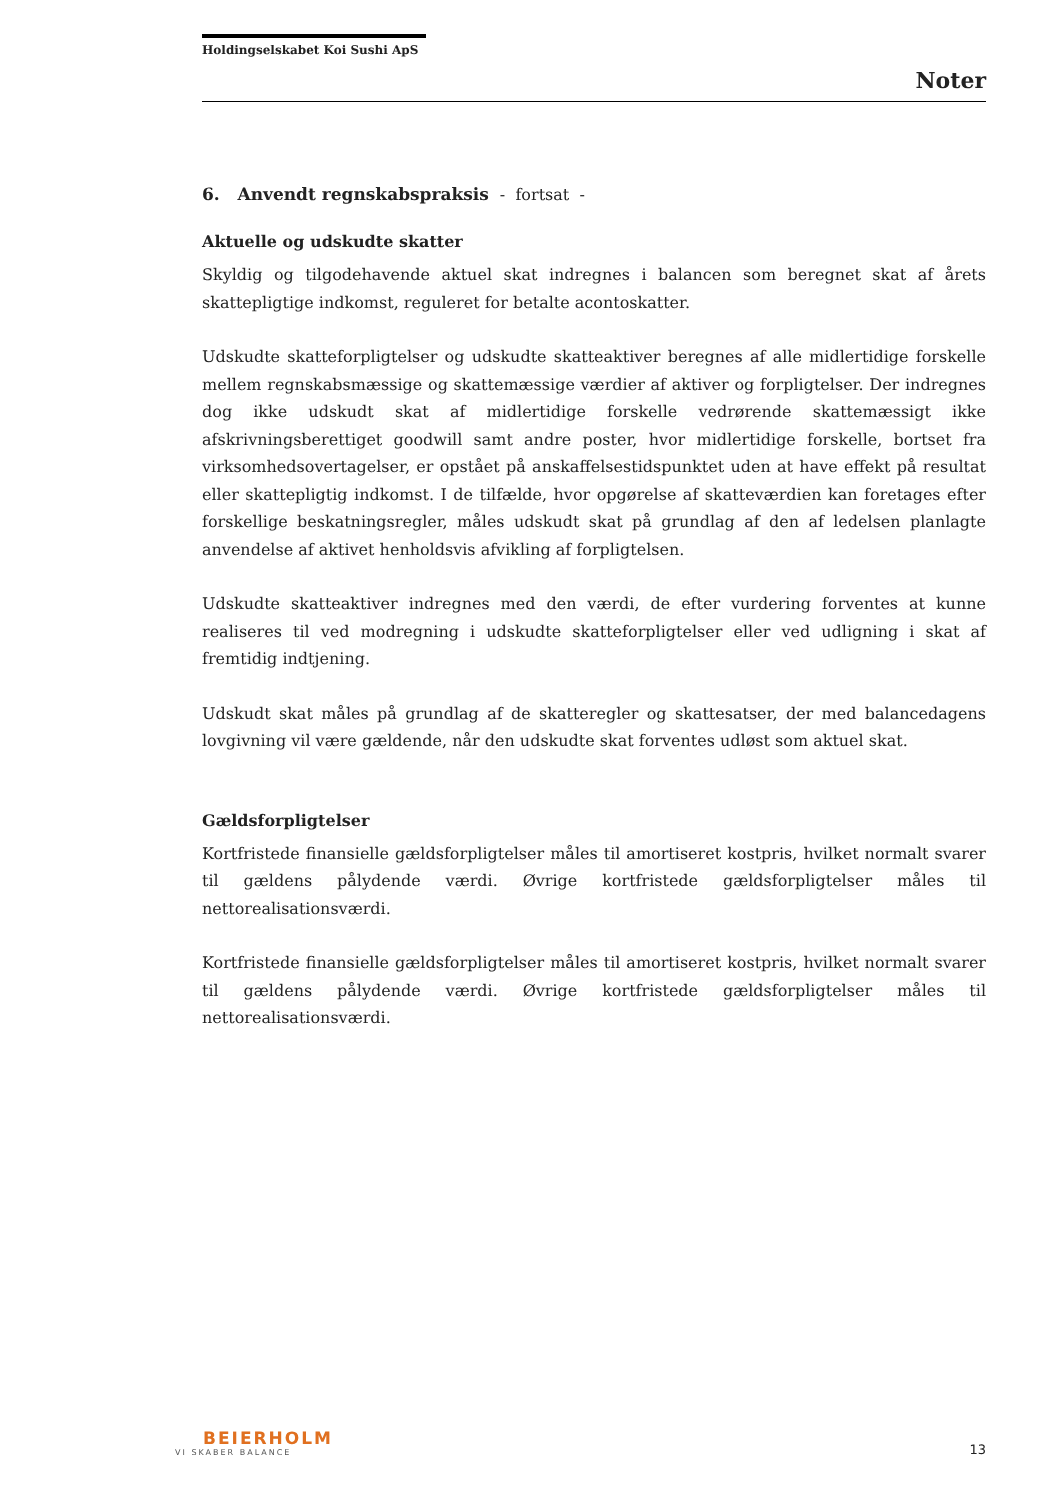Holdingselskabet Koi Sushi ApS
Noter
6. Anvendt regnskabspraksis - fortsat -
Aktuelle og udskudte skatter
Skyldig og tilgodehavende aktuel skat indregnes i balancen som beregnet skat af årets skattepligtige indkomst, reguleret for betalte acontoskatter.
Udskudte skatteforpligtelser og udskudte skatteaktiver beregnes af alle midlertidige forskelle mellem regnskabsmæssige og skattemæssige værdier af aktiver og forpligtelser. Der indregnes dog ikke udskudt skat af midlertidige forskelle vedrørende skattemæssigt ikke afskrivningsberettiget goodwill samt andre poster, hvor midlertidige forskelle, bortset fra virksomhedsovertagelser, er opstået på anskaffelsestidspunktet uden at have effekt på resultat eller skattepligtig indkomst. I de tilfælde, hvor opgørelse af skatteværdien kan foretages efter forskellige beskatningsregler, måles udskudt skat på grundlag af den af ledelsen planlagte anvendelse af aktivet henholdsvis afvikling af forpligtelsen.
Udskudte skatteaktiver indregnes med den værdi, de efter vurdering forventes at kunne realiseres til ved modregning i udskudte skatteforpligtelser eller ved udligning i skat af fremtidig indtjening.
Udskudt skat måles på grundlag af de skatteregler og skattesatser, der med balancedagens lovgivning vil være gældende, når den udskudte skat forventes udløst som aktuel skat.
Gældsforpligtelser
Kortfristede finansielle gældsforpligtelser måles til amortiseret kostpris, hvilket normalt svarer til gældens pålydende værdi. Øvrige kortfristede gældsforpligtelser måles til nettorealisationsværdi.
Kortfristede finansielle gældsforpligtelser måles til amortiseret kostpris, hvilket normalt svarer til gældens pålydende værdi. Øvrige kortfristede gældsforpligtelser måles til nettorealisationsværdi.
BEIERHOLM
VI SKABER BALANCE
13